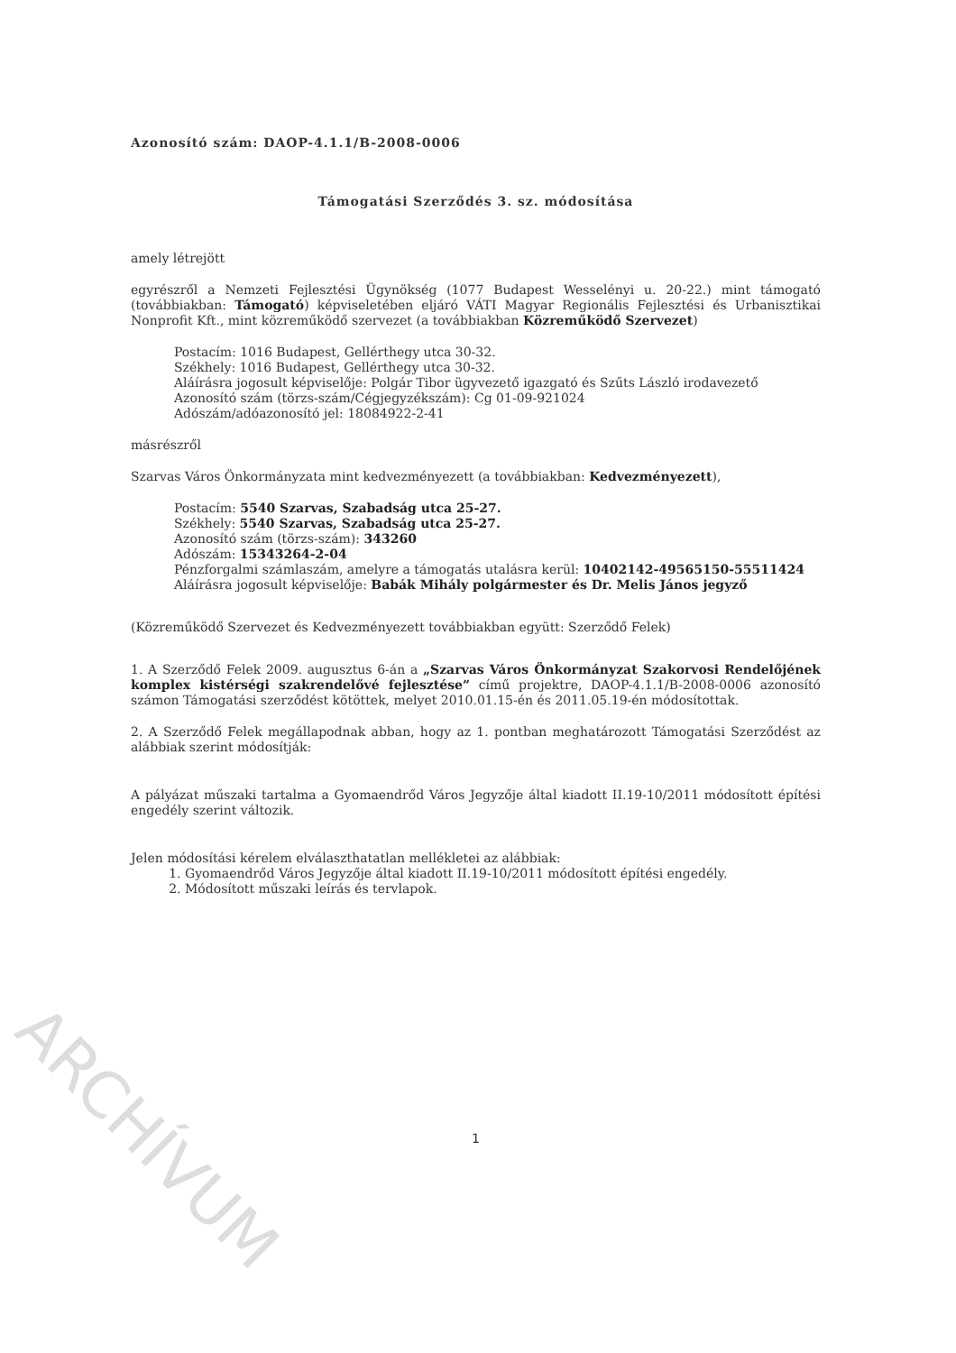ARCHÍVUM
Azonosító szám: DAOP-4.1.1/B-2008-0006
Támogatási Szerződés 3. sz. módosítása
amely létrejött
egyrészről a Nemzeti Fejlesztési Ügynökség (1077 Budapest Wesselényi u. 20-22.) mint támogató (továbbiakban: Támogató) képviseletében eljáró VÁTI Magyar Regionális Fejlesztési és Urbanisztikai Nonprofit Kft., mint közreműködő szervezet (a továbbiakban Közreműködő Szervezet)
Postacím: 1016 Budapest, Gellérthegy utca 30-32.
Székhely: 1016 Budapest, Gellérthegy utca 30-32.
Aláírásra jogosult képviselője: Polgár Tibor ügyvezető igazgató és Szűts László irodavezető
Azonosító szám (törzs-szám/Cégjegyzékszám): Cg 01-09-921024
Adószám/adóazonosító jel: 18084922-2-41
másrészről
Szarvas Város Önkormányzata mint kedvezményezett (a továbbiakban: Kedvezményezett),
Postacím: 5540 Szarvas, Szabadság utca 25-27.
Székhely: 5540 Szarvas, Szabadság utca 25-27.
Azonosító szám (törzs-szám): 343260
Adószám: 15343264-2-04
Pénzforgalmi számlaszám, amelyre a támogatás utalásra kerül: 10402142-49565150-55511424
Aláírásra jogosult képviselője: Babák Mihály polgármester és Dr. Melis János jegyző
(Közreműködő Szervezet és Kedvezményezett továbbiakban együtt: Szerződő Felek)
1. A Szerződő Felek 2009. augusztus 6-án a „Szarvas Város Önkormányzat Szakorvosi Rendelőjének komplex kistérségi szakrendelővé fejlesztése” című projektre, DAOP-4.1.1/B-2008-0006 azonosító számon Támogatási szerződést kötöttek, melyet 2010.01.15-én és 2011.05.19-én módosítottak.
2. A Szerződő Felek megállapodnak abban, hogy az 1. pontban meghatározott Támogatási Szerződést az alábbiak szerint módosítják:
A pályázat műszaki tartalma a Gyomaendrőd Város Jegyzője által kiadott II.19-10/2011 módosított építési engedély szerint változik.
Jelen módosítási kérelem elválaszthatatlan mellékletei az alábbiak:
1. Gyomaendrőd Város Jegyzője által kiadott II.19-10/2011 módosított építési engedély.
2. Módosított műszaki leírás és tervlapok.
1